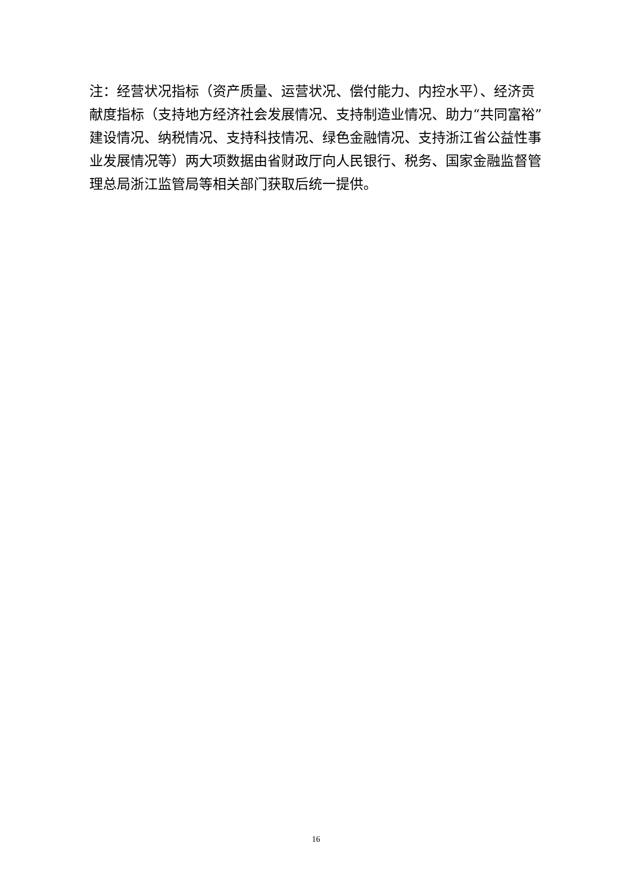注：经营状况指标（资产质量、运营状况、偿付能力、内控水平）、经济贡献度指标（支持地方经济社会发展情况、支持制造业情况、助力“共同富裕”建设情况、纳税情况、支持科技情况、绿色金融情况、支持浙江省公益性事业发展情况等）两大项数据由省财政厅向人民银行、税务、国家金融监督管理总局浙江监管局等相关部门获取后统一提供。
16